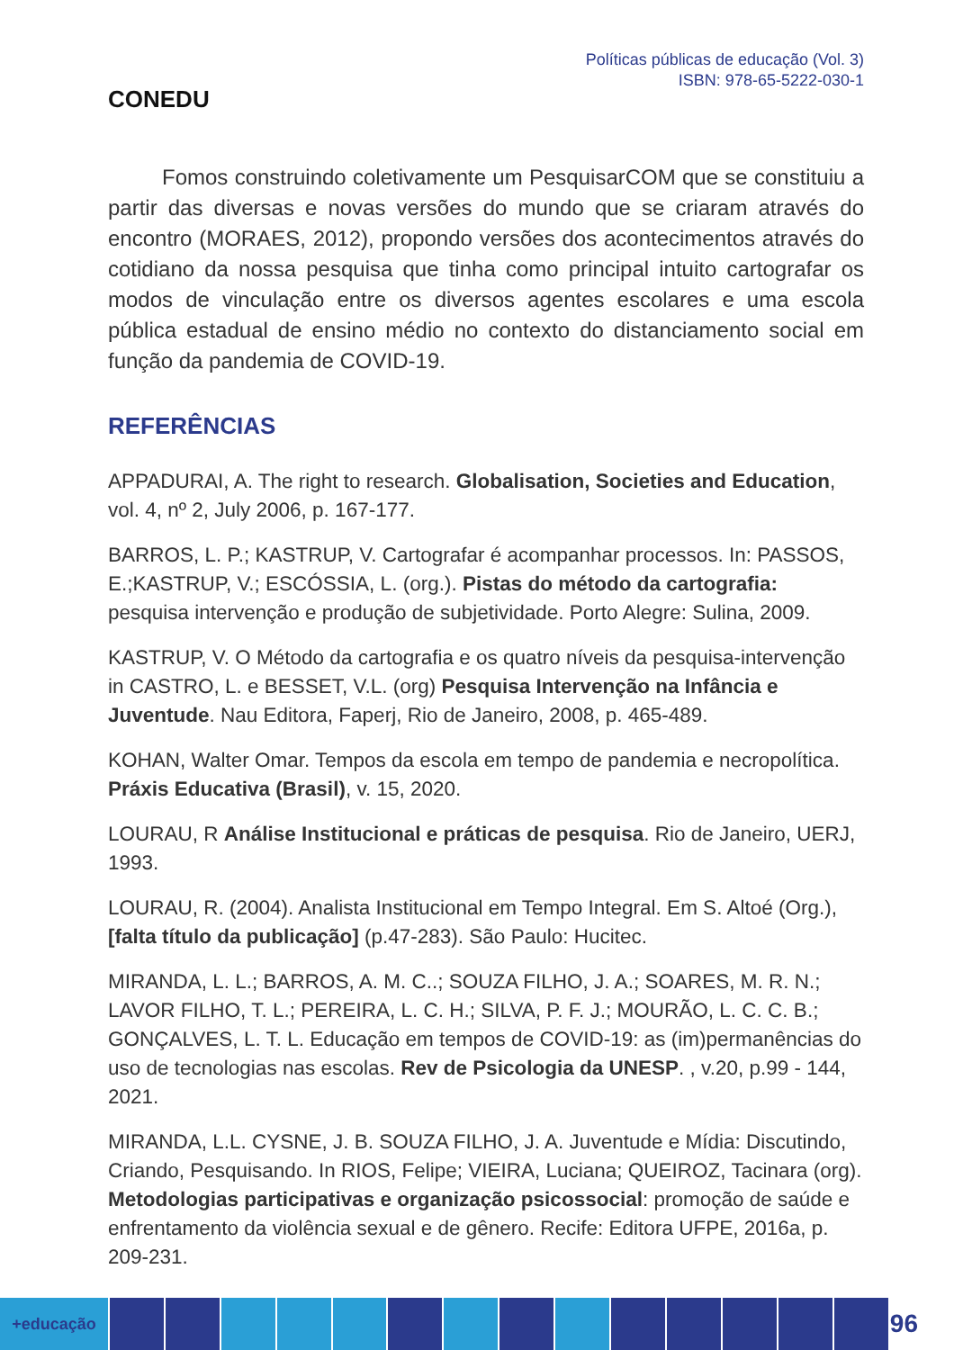CONEDU
Políticas públicas de educação (Vol. 3)
ISBN: 978-65-5222-030-1
Fomos construindo coletivamente um PesquisarCOM que se constituiu a partir das diversas e novas versões do mundo que se criaram através do encontro (MORAES, 2012), propondo versões dos acontecimentos através do cotidiano da nossa pesquisa que tinha como principal intuito cartografar os modos de vinculação entre os diversos agentes escolares e uma escola pública estadual de ensino médio no contexto do distanciamento social em função da pandemia de COVID-19.
REFERÊNCIAS
APPADURAI, A. The right to research. Globalisation, Societies and Education, vol. 4, nº 2, July 2006, p. 167-177.
BARROS, L. P.; KASTRUP, V. Cartografar é acompanhar processos. In: PASSOS, E.;KASTRUP, V.; ESCÓSSIA, L. (org.). Pistas do método da cartografia: pesquisa intervenção e produção de subjetividade. Porto Alegre: Sulina, 2009.
KASTRUP, V. O Método da cartografia e os quatro níveis da pesquisa-intervenção in CASTRO, L. e BESSET, V.L. (org) Pesquisa Intervenção na Infância e Juventude. Nau Editora, Faperj, Rio de Janeiro, 2008, p. 465-489.
KOHAN, Walter Omar. Tempos da escola em tempo de pandemia e necropolítica. Práxis Educativa (Brasil), v. 15, 2020.
LOURAU, R Análise Institucional e práticas de pesquisa. Rio de Janeiro, UERJ, 1993.
LOURAU, R. (2004). Analista Institucional em Tempo Integral. Em S. Altoé (Org.), [falta título da publicação] (p.47-283). São Paulo: Hucitec.
MIRANDA, L. L.; BARROS, A. M. C..; SOUZA FILHO, J. A.; SOARES, M. R. N.; LAVOR FILHO, T. L.; PEREIRA, L. C. H.; SILVA, P. F. J.; MOURÃO, L. C. C. B.; GONÇALVES, L. T. L. Educação em tempos de COVID-19: as (im)permanências do uso de tecnologias nas escolas. Rev de Psicologia da UNESP. , v.20, p.99 - 144, 2021.
MIRANDA, L.L. CYSNE, J. B. SOUZA FILHO, J. A. Juventude e Mídia: Discutindo, Criando, Pesquisando. In RIOS, Felipe; VIEIRA, Luciana; QUEIROZ, Tacinara (org). Metodologias participativas e organização psicossocial: promoção de saúde e enfrentamento da violência sexual e de gênero. Recife: Editora UFPE, 2016a, p. 209-231.
+educação
96